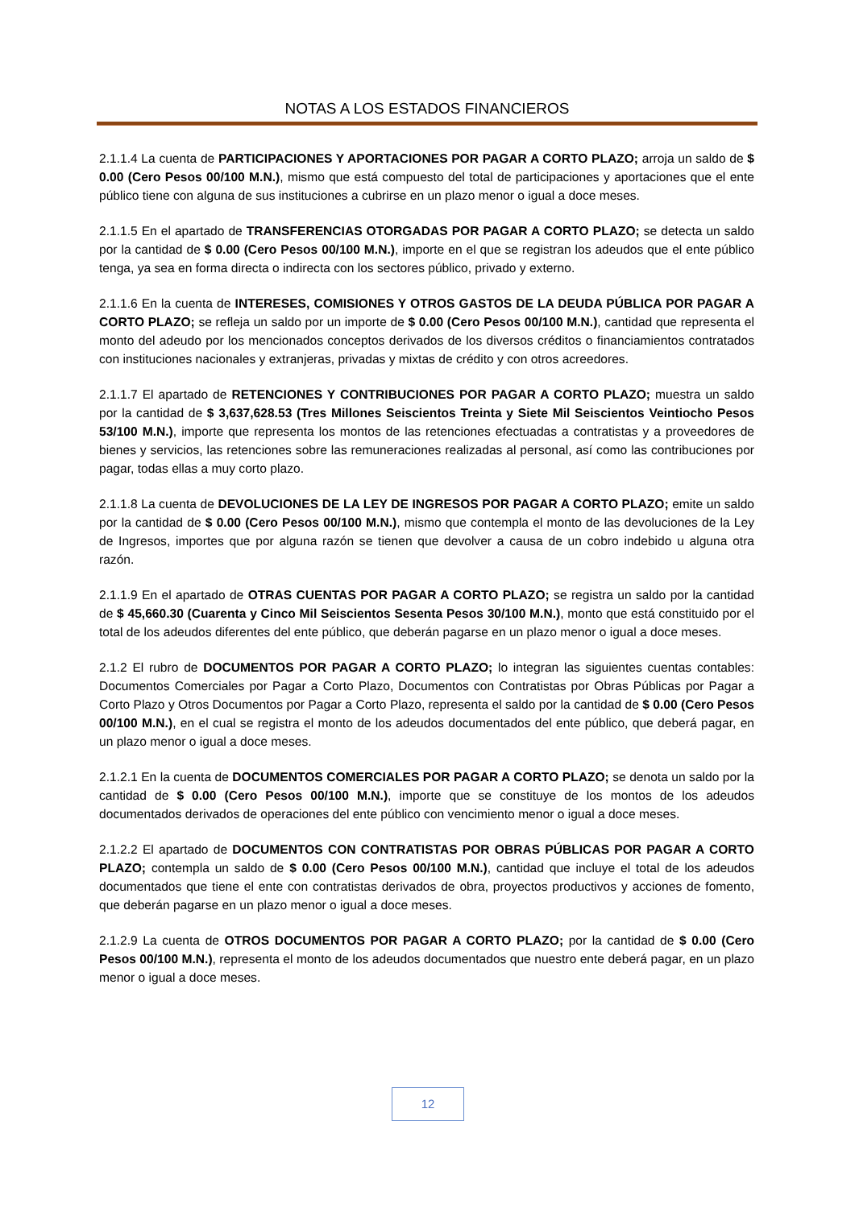NOTAS A LOS ESTADOS FINANCIEROS
2.1.1.4 La cuenta de PARTICIPACIONES Y APORTACIONES POR PAGAR A CORTO PLAZO; arroja un saldo de $ 0.00 (Cero Pesos 00/100 M.N.), mismo que está compuesto del total de participaciones y aportaciones que el ente público tiene con alguna de sus instituciones a cubrirse en un plazo menor o igual a doce meses.
2.1.1.5 En el apartado de TRANSFERENCIAS OTORGADAS POR PAGAR A CORTO PLAZO; se detecta un saldo por la cantidad de $ 0.00 (Cero Pesos 00/100 M.N.), importe en el que se registran los adeudos que el ente público tenga, ya sea en forma directa o indirecta con los sectores público, privado y externo.
2.1.1.6 En la cuenta de INTERESES, COMISIONES Y OTROS GASTOS DE LA DEUDA PÚBLICA POR PAGAR A CORTO PLAZO; se refleja un saldo por un importe de $ 0.00 (Cero Pesos 00/100 M.N.), cantidad que representa el monto del adeudo por los mencionados conceptos derivados de los diversos créditos o financiamientos contratados con instituciones nacionales y extranjeras, privadas y mixtas de crédito y con otros acreedores.
2.1.1.7 El apartado de RETENCIONES Y CONTRIBUCIONES POR PAGAR A CORTO PLAZO; muestra un saldo por la cantidad de $ 3,637,628.53 (Tres Millones Seiscientos Treinta y Siete Mil Seiscientos Veintiocho Pesos 53/100 M.N.), importe que representa los montos de las retenciones efectuadas a contratistas y a proveedores de bienes y servicios, las retenciones sobre las remuneraciones realizadas al personal, así como las contribuciones por pagar, todas ellas a muy corto plazo.
2.1.1.8 La cuenta de DEVOLUCIONES DE LA LEY DE INGRESOS POR PAGAR A CORTO PLAZO; emite un saldo por la cantidad de $ 0.00 (Cero Pesos 00/100 M.N.), mismo que contempla el monto de las devoluciones de la Ley de Ingresos, importes que por alguna razón se tienen que devolver a causa de un cobro indebido u alguna otra razón.
2.1.1.9 En el apartado de OTRAS CUENTAS POR PAGAR A CORTO PLAZO; se registra un saldo por la cantidad de $ 45,660.30 (Cuarenta y Cinco Mil Seiscientos Sesenta Pesos 30/100 M.N.), monto que está constituido por el total de los adeudos diferentes del ente público, que deberán pagarse en un plazo menor o igual a doce meses.
2.1.2 El rubro de DOCUMENTOS POR PAGAR A CORTO PLAZO; lo integran las siguientes cuentas contables: Documentos Comerciales por Pagar a Corto Plazo, Documentos con Contratistas por Obras Públicas por Pagar a Corto Plazo y Otros Documentos por Pagar a Corto Plazo, representa el saldo por la cantidad de $ 0.00 (Cero Pesos 00/100 M.N.), en el cual se registra el monto de los adeudos documentados del ente público, que deberá pagar, en un plazo menor o igual a doce meses.
2.1.2.1 En la cuenta de DOCUMENTOS COMERCIALES POR PAGAR A CORTO PLAZO; se denota un saldo por la cantidad de $ 0.00 (Cero Pesos 00/100 M.N.), importe que se constituye de los montos de los adeudos documentados derivados de operaciones del ente público con vencimiento menor o igual a doce meses.
2.1.2.2 El apartado de DOCUMENTOS CON CONTRATISTAS POR OBRAS PÚBLICAS POR PAGAR A CORTO PLAZO; contempla un saldo de $ 0.00 (Cero Pesos 00/100 M.N.), cantidad que incluye el total de los adeudos documentados que tiene el ente con contratistas derivados de obra, proyectos productivos y acciones de fomento, que deberán pagarse en un plazo menor o igual a doce meses.
2.1.2.9 La cuenta de OTROS DOCUMENTOS POR PAGAR A CORTO PLAZO; por la cantidad de $ 0.00 (Cero Pesos 00/100 M.N.), representa el monto de los adeudos documentados que nuestro ente deberá pagar, en un plazo menor o igual a doce meses.
12